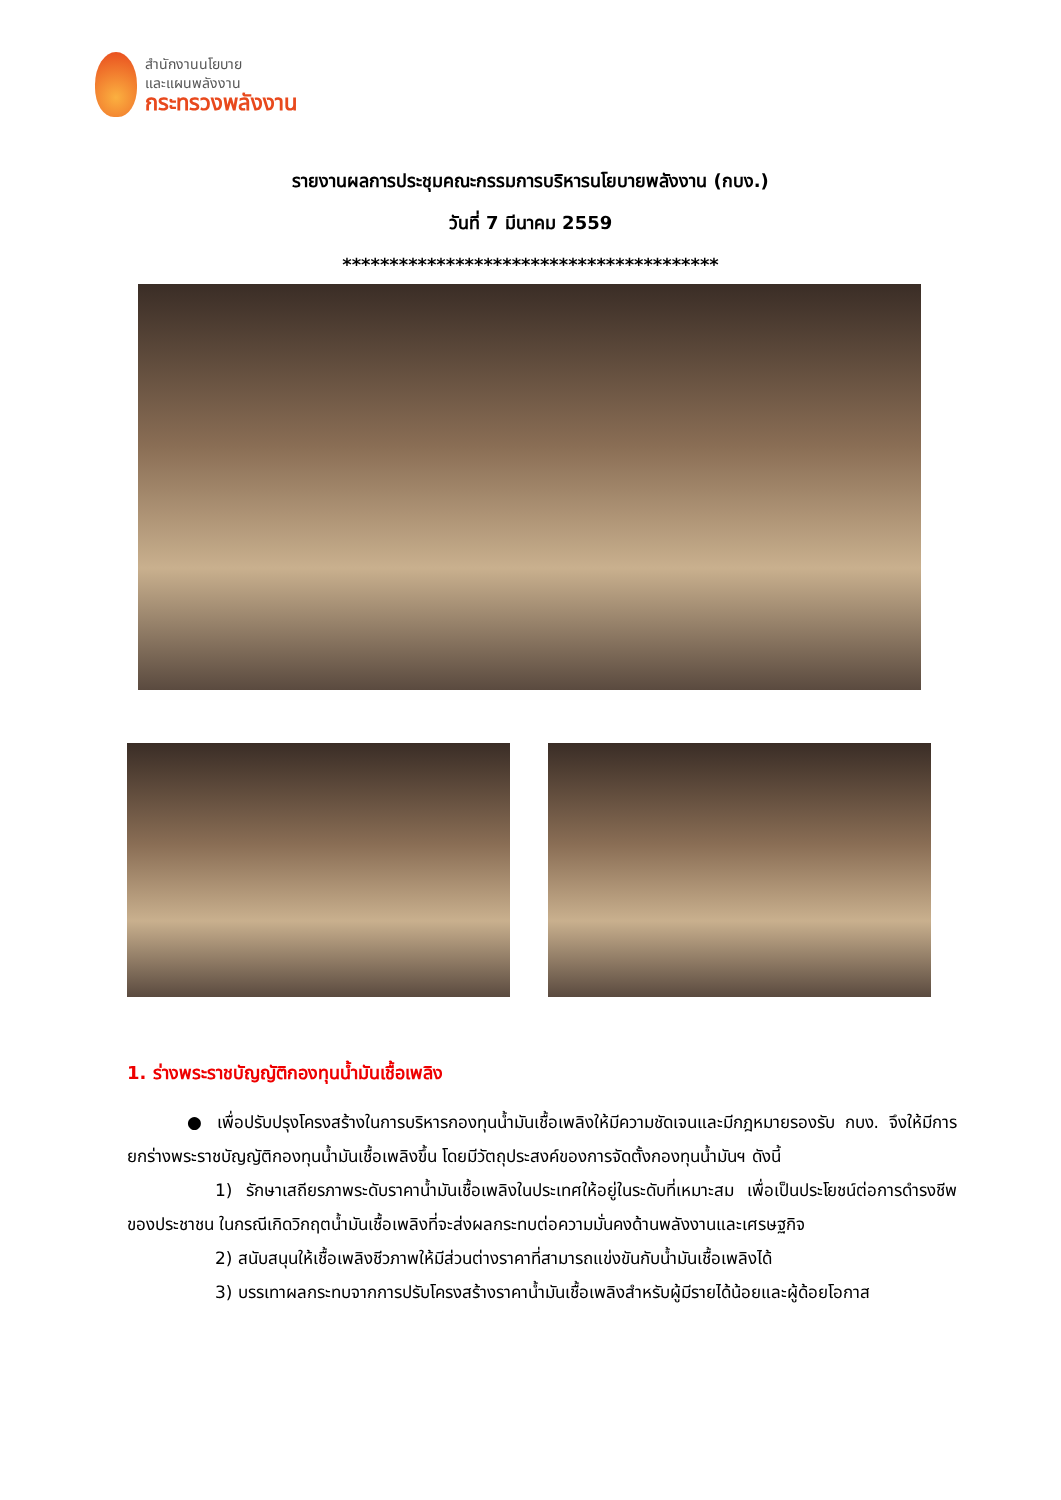สำนักงานนโยบาย
และแผนพลังงาน
กระทรวงพลังงาน
รายงานผลการประชุมคณะกรรมการบริหารนโยบายพลังงาน (กบง.)
วันที่ 7 มีนาคม 2559
****************************************
1. ร่างพระราชบัญญัติกองทุนน้ำมันเชื้อเพลิง
● เพื่อปรับปรุงโครงสร้างในการบริหารกองทุนน้ำมันเชื้อเพลิงให้มีความชัดเจนและมีกฎหมายรองรับ กบง. จึงให้มีการยกร่างพระราชบัญญัติกองทุนน้ำมันเชื้อเพลิงขึ้น โดยมีวัตถุประสงค์ของการจัดตั้งกองทุนน้ำมันฯ ดังนี้
1) รักษาเสถียรภาพระดับราคาน้ำมันเชื้อเพลิงในประเทศให้อยู่ในระดับที่เหมาะสม เพื่อเป็นประโยชน์ต่อการดำรงชีพของประชาชน ในกรณีเกิดวิกฤตน้ำมันเชื้อเพลิงที่จะส่งผลกระทบต่อความมั่นคงด้านพลังงานและเศรษฐกิจ
2) สนับสนุนให้เชื้อเพลิงชีวภาพให้มีส่วนต่างราคาที่สามารถแข่งขันกับน้ำมันเชื้อเพลิงได้
3) บรรเทาผลกระทบจากการปรับโครงสร้างราคาน้ำมันเชื้อเพลิงสำหรับผู้มีรายได้น้อยและผู้ด้อยโอกาส